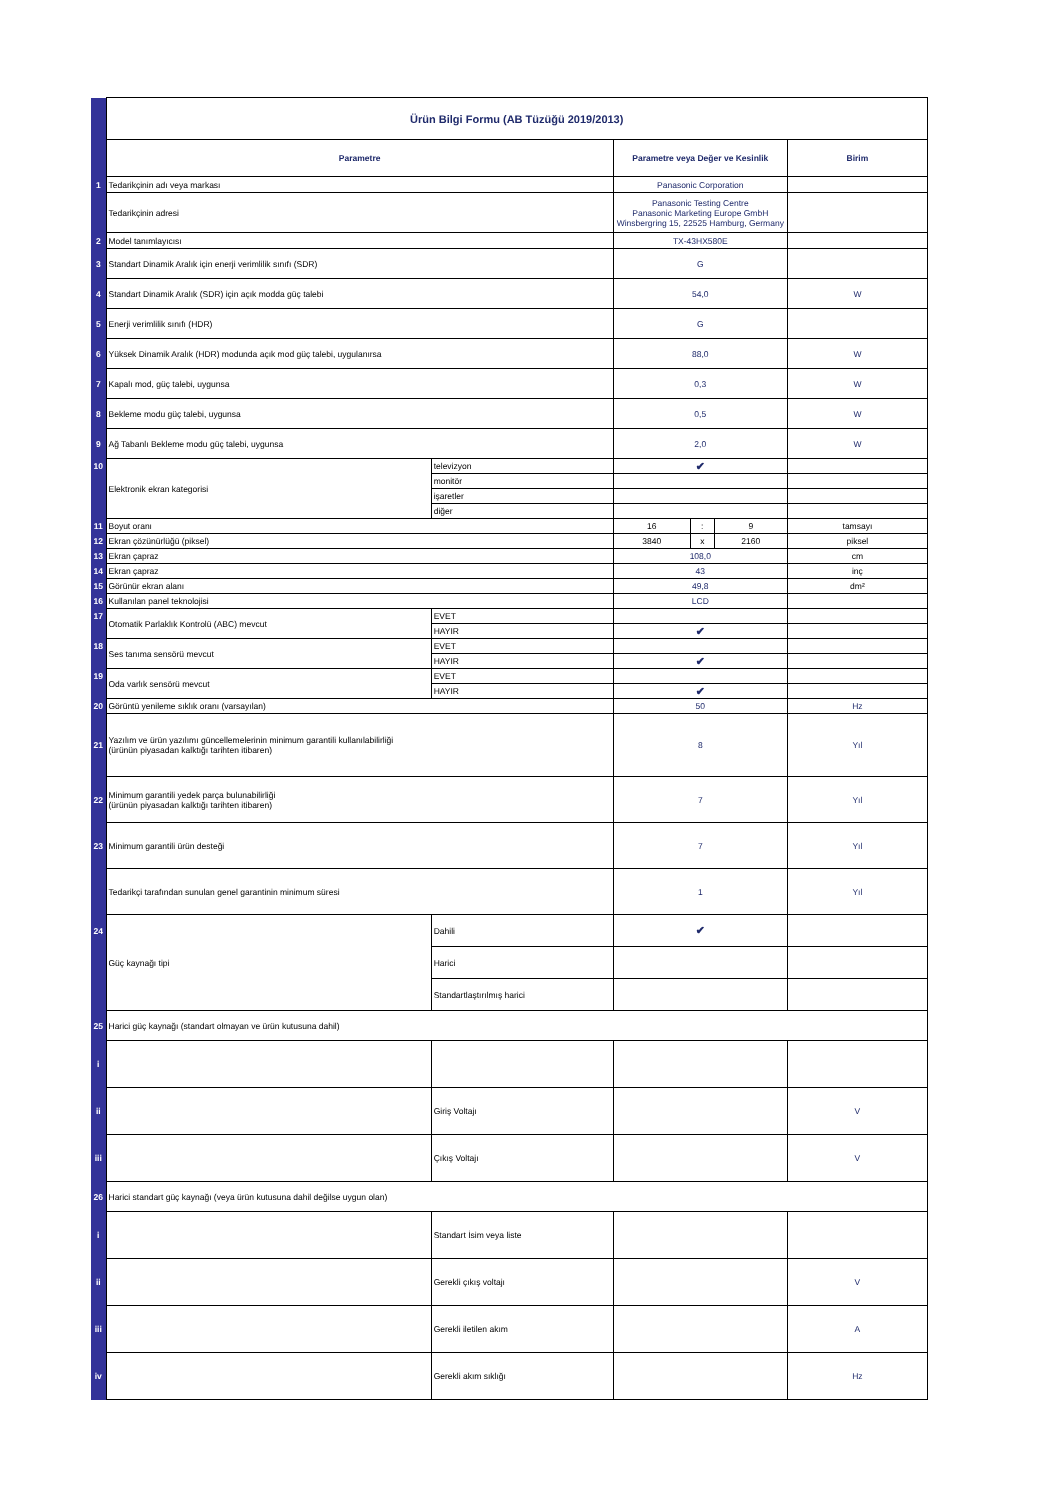| | Ürün Bilgi Formu (AB Tüzüğü 2019/2013) | | | | | |
| | Parametre | | Parametre veya Değer ve Kesinlik | | | Birim |
| 1 | Tedarikçinin adı veya markası | | Panasonic Corporation | | | |
| | Tedarikçinin adresi | | Panasonic Testing Centre Panasonic Marketing Europe GmbH Winsbergring 15, 22525 Hamburg, Germany | | | |
| 2 | Model tanımlayıcısı | | TX-43HX580E | | | |
| 3 | Standart Dinamik Aralık için enerji verimlilik sınıfı (SDR) | | G | | | |
| 4 | Standart Dinamik Aralık (SDR) için açık modda güç talebi | | 54,0 | | | W |
| 5 | Enerji verimlilik sınıfı (HDR) | | G | | | |
| 6 | Yüksek Dinamik Aralık (HDR) modunda açık mod güç talebi, uygulanırsa | | 88,0 | | | W |
| 7 | Kapalı mod, güç talebi, uygunsa | | 0,3 | | | W |
| 8 | Bekleme modu güç talebi, uygunsa | | 0,5 | | | W |
| 9 | Ağ Tabanlı Bekleme modu güç talebi, uygunsa | | 2,0 | | | W |
| 10 | Elektronik ekran kategorisi | televizyon | ✔ | | | |
| | | monitör | | | | |
| | | işaretler | | | | |
| | | diğer | | | | |
| 11 | Boyut oranı | | 16 | : | 9 | tamsayı |
| 12 | Ekran çözünürlüğü (piksel) | | 3840 | x | 2160 | piksel |
| 13 | Ekran çapraz | | 108,0 | | | cm |
| 14 | Ekran çapraz | | 43 | | | inç |
| 15 | Görünür ekran alanı | | 49,8 | | | dm² |
| 16 | Kullanılan panel teknolojisi | | LCD | | | |
| 17 | Otomatik Parlaklık Kontrolü (ABC) mevcut | EVET | | | | |
| | | HAYIR | ✔ | | | |
| 18 | Ses tanıma sensörü mevcut | EVET | | | | |
| | | HAYIR | ✔ | | | |
| 19 | Oda varlık sensörü mevcut | EVET | | | | |
| | | HAYIR | ✔ | | | |
| 20 | Görüntü yenileme sıklık oranı (varsayılan) | | 50 | | | Hz |
| 21 | Yazılım ve ürün yazılımı güncellemelerinin minimum garantili kullanılabilirliği (ürünün piyasadan kalktığı tarihten itibaren) | | 8 | | | Yıl |
| 22 | Minimum garantili yedek parça bulunabilirliği (ürünün piyasadan kalktığı tarihten itibaren) | | 7 | | | Yıl |
| 23 | Minimum garantili ürün desteği | | 7 | | | Yıl |
| | Tedarikçi tarafından sunulan genel garantinin minimum süresi | | 1 | | | Yıl |
| 24 | Güç kaynağı tipi | Dahili | ✔ | | | |
| | | Harici | | | | |
| | | Standartlaştırılmış harici | | | | |
| 25 | Harici güç kaynağı (standart olmayan ve ürün kutusuna dahil) | | | | | |
| i | | | | | | |
| ii | | Giriş Voltajı | | | | V |
| iii | | Çıkış Voltajı | | | | V |
| 26 | Harici standart güç kaynağı (veya ürün kutusuna dahil değilse uygun olan) | | | | | |
| i | | Standart İsim veya liste | | | | |
| ii | | Gerekli çıkış voltajı | | | | V |
| iii | | Gerekli iletilen akım | | | | A |
| iv | | Gerekli akım sıklığı | | | | Hz |